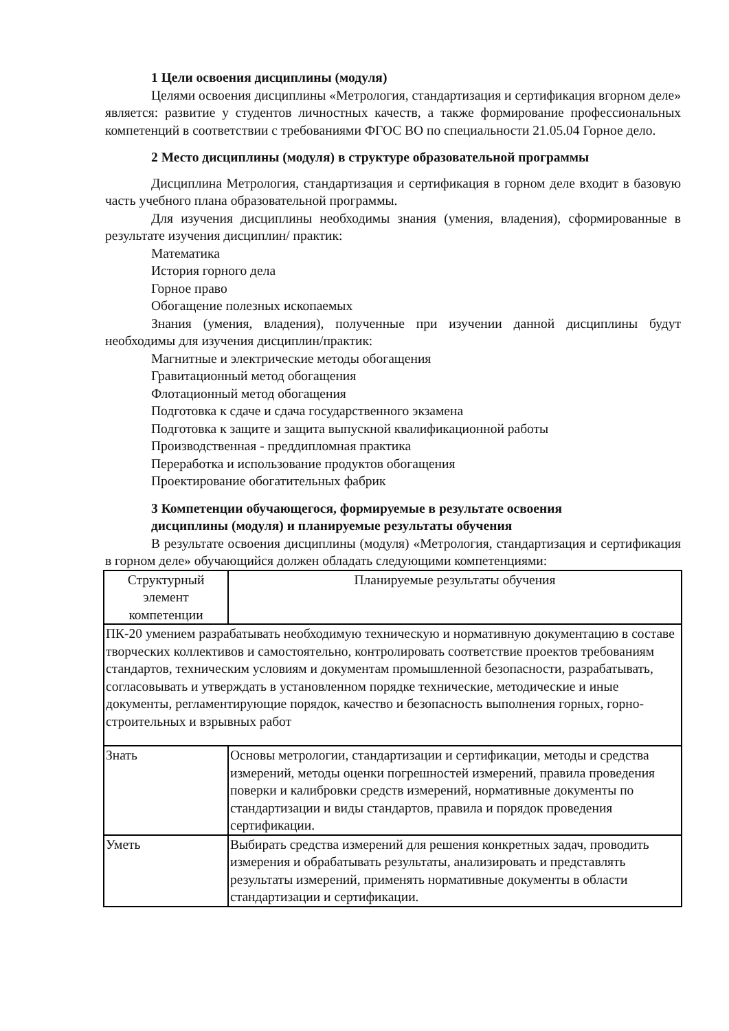1 Цели освоения дисциплины (модуля)
Целями освоения дисциплины «Метрология, стандартизация и сертификация вгорном деле» является: развитие у студентов личностных качеств, а также формирование профессиональных компетенций в соответствии с требованиями ФГОС ВО по специальности 21.05.04 Горное дело.
2 Место дисциплины (модуля) в структуре образовательной программы
Дисциплина Метрология, стандартизация и сертификация в горном деле входит в базовую часть учебного плана образовательной программы.
Для изучения дисциплины необходимы знания (умения, владения), сформированные в результате изучения дисциплин/ практик:
Математика
История горного дела
Горное право
Обогащение полезных ископаемых
Знания (умения, владения), полученные при изучении данной дисциплины будут необходимы для изучения дисциплин/практик:
Магнитные и электрические методы обогащения
Гравитационный метод обогащения
Флотационный метод обогащения
Подготовка к сдаче и сдача государственного экзамена
Подготовка к защите и защита выпускной квалификационной работы
Производственная - преддипломная практика
Переработка и использование продуктов обогащения
Проектирование обогатительных фабрик
3 Компетенции обучающегося, формируемые в результате освоения
дисциплины (модуля) и планируемые результаты обучения
В результате освоения дисциплины (модуля) «Метрология, стандартизация и сертификация в горном деле» обучающийся должен обладать следующими компетенциями:
| Структурный элемент компетенции | Планируемые результаты обучения |
| --- | --- |
| ПК-20 умением разрабатывать необходимую техническую и нормативную документацию в составе творческих коллективов и самостоятельно, контролировать соответствие проектов требованиям стандартов, техническим условиям и документам промышленной безопасности, разрабатывать, согласовывать и утверждать в установленном порядке технические, методические и иные документы, регламентирующие порядок, качество и безопасность выполнения горных, горно- строительных и взрывных работ | |
| Знать | Основы метрологии, стандартизации и сертификации, методы и средства измерений, методы оценки погрешностей измерений, правила проведения поверки и калибровки средств измерений, нормативные документы по стандартизации и виды стандартов, правила и порядок проведения сертификации. |
| Уметь | Выбирать средства измерений для решения конкретных задач, проводить измерения и обрабатывать результаты, анализировать и представлять результаты измерений, применять нормативные документы в области стандартизации и сертификации. |